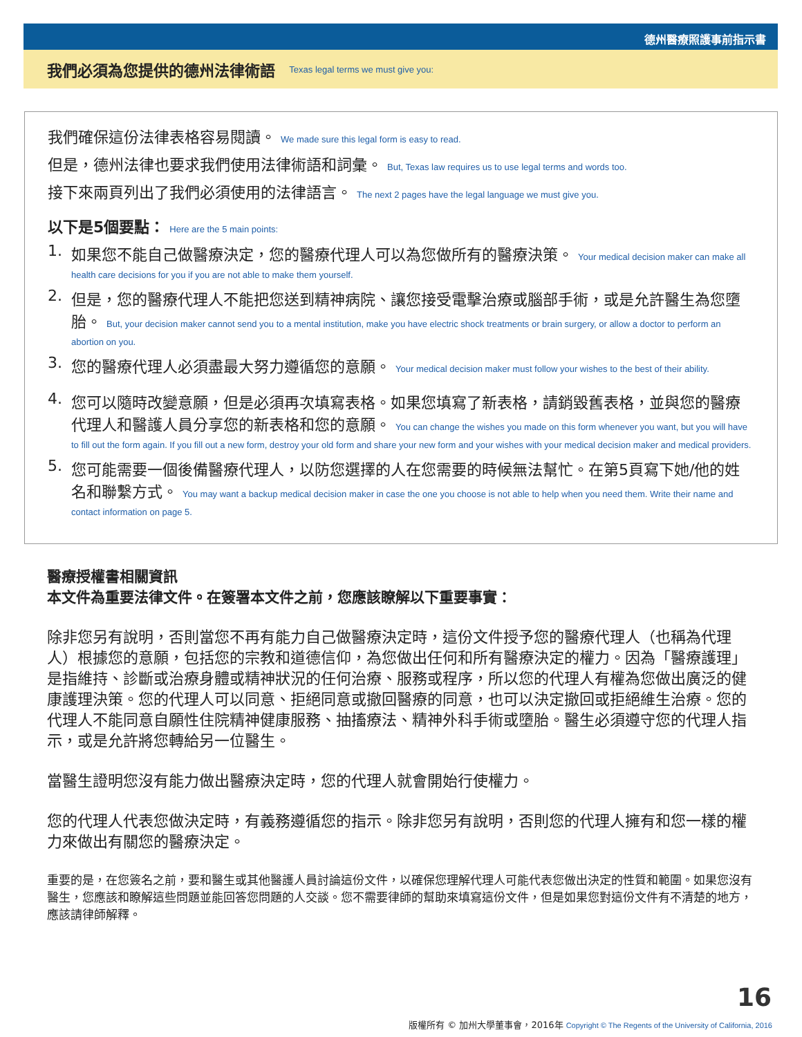德州醫療照護事前指示書
我們必須為您提供的德州法律術語 Texas legal terms we must give you:
我們確保這份法律表格容易閱讀。 We made sure this legal form is easy to read.
但是，德州法律也要求我們使用法律術語和詞彙。 But, Texas law requires us to use legal terms and words too.
接下來兩頁列出了我們必須使用的法律語言。 The next 2 pages have the legal language we must give you.
以下是5個要點： Here are the 5 main points:
1. 如果您不能自己做醫療決定，您的醫療代理人可以為您做所有的醫療決策。 Your medical decision maker can make all health care decisions for you if you are not able to make them yourself.
2. 但是，您的醫療代理人不能把您送到精神病院、讓您接受電擊治療或腦部手術，或是允許醫生為您墮胎。 But, your decision maker cannot send you to a mental institution, make you have electric shock treatments or brain surgery, or allow a doctor to perform an abortion on you.
3. 您的醫療代理人必須盡最大努力遵循您的意願。 Your medical decision maker must follow your wishes to the best of their ability.
4. 您可以隨時改變意願，但是必須再次填寫表格。如果您填寫了新表格，請銷毀舊表格，並與您的醫療代理人和醫護人員分享您的新表格和您的意願。 You can change the wishes you made on this form whenever you want, but you will have to fill out the form again. If you fill out a new form, destroy your old form and share your new form and your wishes with your medical decision maker and medical providers.
5. 您可能需要一個後備醫療代理人，以防您選擇的人在您需要的時候無法幫忙。在第5頁寫下她/他的姓名和聯繫方式。 You may want a backup medical decision maker in case the one you choose is not able to help when you need them. Write their name and contact information on page 5.
醫療授權書相關資訊
本文件為重要法律文件。在簽署本文件之前，您應該瞭解以下重要事實：
除非您另有說明，否則當您不再有能力自己做醫療決定時，這份文件授予您的醫療代理人（也稱為代理人）根據您的意願，包括您的宗教和道德信仰，為您做出任何和所有醫療決定的權力。因為「醫療護理」是指維持、診斷或治療身體或精神狀況的任何治療、服務或程序，所以您的代理人有權為您做出廣泛的健康護理決策。您的代理人可以同意、拒絕同意或撤回醫療的同意，也可以決定撤回或拒絕維生治療。您的代理人不能同意自願性住院精神健康服務、抽搐療法、精神外科手術或墮胎。醫生必須遵守您的代理人指示，或是允許將您轉給另一位醫生。
當醫生證明您沒有能力做出醫療決定時，您的代理人就會開始行使權力。
您的代理人代表您做決定時，有義務遵循您的指示。除非您另有說明，否則您的代理人擁有和您一樣的權力來做出有關您的醫療決定。
重要的是，在您簽名之前，要和醫生或其他醫護人員討論這份文件，以確保您理解代理人可能代表您做出決定的性質和範圍。如果您沒有醫生，您應該和瞭解這些問題並能回答您問題的人交談。您不需要律師的幫助來填寫這份文件，但是如果您對這份文件有不清楚的地方，應該請律師解釋。
16
版權所有 © 加州大學董事會，2016年 Copyright © The Regents of the University of California, 2016